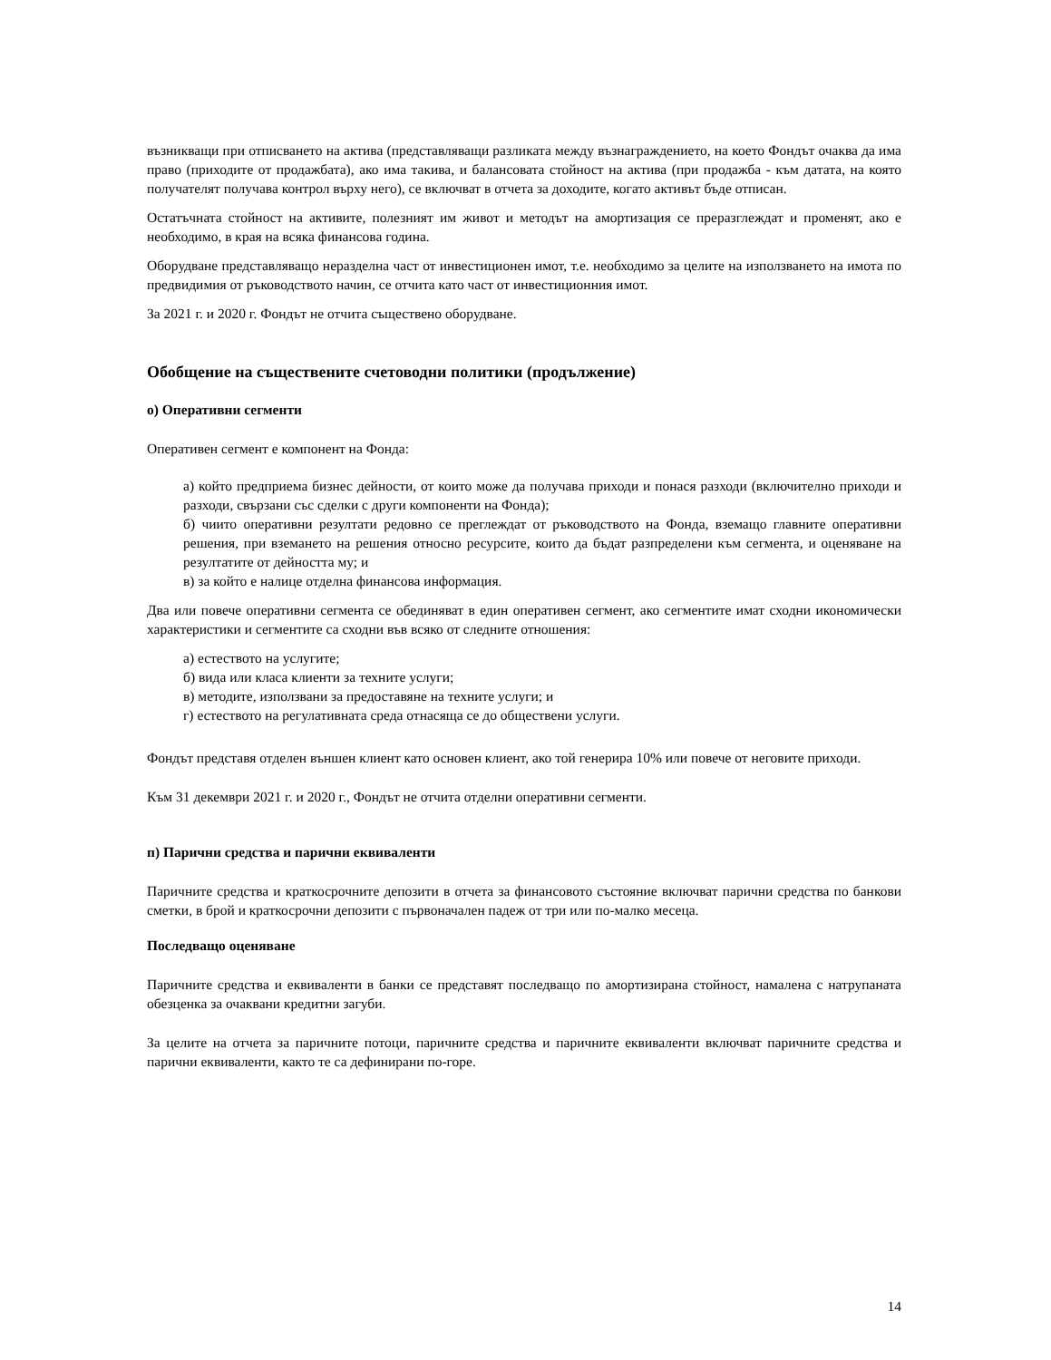възникващи при отписването на актива (представляващи разликата между възнаграждението, на което Фондът очаква да има право (приходите от продажбата), ако има такива, и балансовата стойност на актива (при продажба - към датата, на която получателят получава контрол върху него), се включват в отчета за доходите, когато активът бъде отписан.
Остатъчната стойност на активите, полезният им живот и методът на амортизация се преразглеждат и променят, ако е необходимо, в края на всяка финансова година.
Оборудване представляващо неразделна част от инвестиционен имот, т.е. необходимо за целите на използването на имота по предвидимия от ръководството начин, се отчита като част от инвестиционния имот.
За 2021 г. и 2020 г. Фондът не отчита съществено оборудване.
Обобщение на съществените счетоводни политики (продължение)
о) Оперативни сегменти
Оперативен сегмент е компонент на Фонда:
а) който предприема бизнес дейности, от които може да получава приходи и понася разходи (включително приходи и разходи, свързани със сделки с други компоненти на Фонда);
б) чиито оперативни резултати редовно се преглеждат от ръководството на Фонда, вземащо главните оперативни решения, при вземането на решения относно ресурсите, които да бъдат разпределени към сегмента, и оценяване на резултатите от дейността му; и
в) за който е налице отделна финансова информация.
Два или повече оперативни сегмента се обединяват в един оперативен сегмент, ако сегментите имат сходни икономически характеристики и сегментите са сходни във всяко от следните отношения:
а) естеството на услугите;
б) вида или класа клиенти за техните услуги;
в) методите, използвани за предоставяне на техните услуги; и
г) естеството на регулативната среда отнасяща се до обществени услуги.
Фондът представя отделен външен клиент като основен клиент, ако той генерира 10% или повече от неговите приходи.
Към 31 декември 2021 г. и 2020 г., Фондът не отчита отделни оперативни сегменти.
п) Парични средства и парични еквиваленти
Паричните средства и краткосрочните депозити в отчета за финансовото състояние включват парични средства по банкови сметки, в брой и краткосрочни депозити с първоначален падеж от три или по-малко месеца.
Последващо оценяване
Паричните средства и еквиваленти в банки се представят последващо по амортизирана стойност, намалена с натрупаната обезценка за очаквани кредитни загуби.
За целите на отчета за паричните потоци, паричните средства и паричните еквиваленти включват паричните средства и парични еквиваленти, както те са дефинирани по-горе.
14